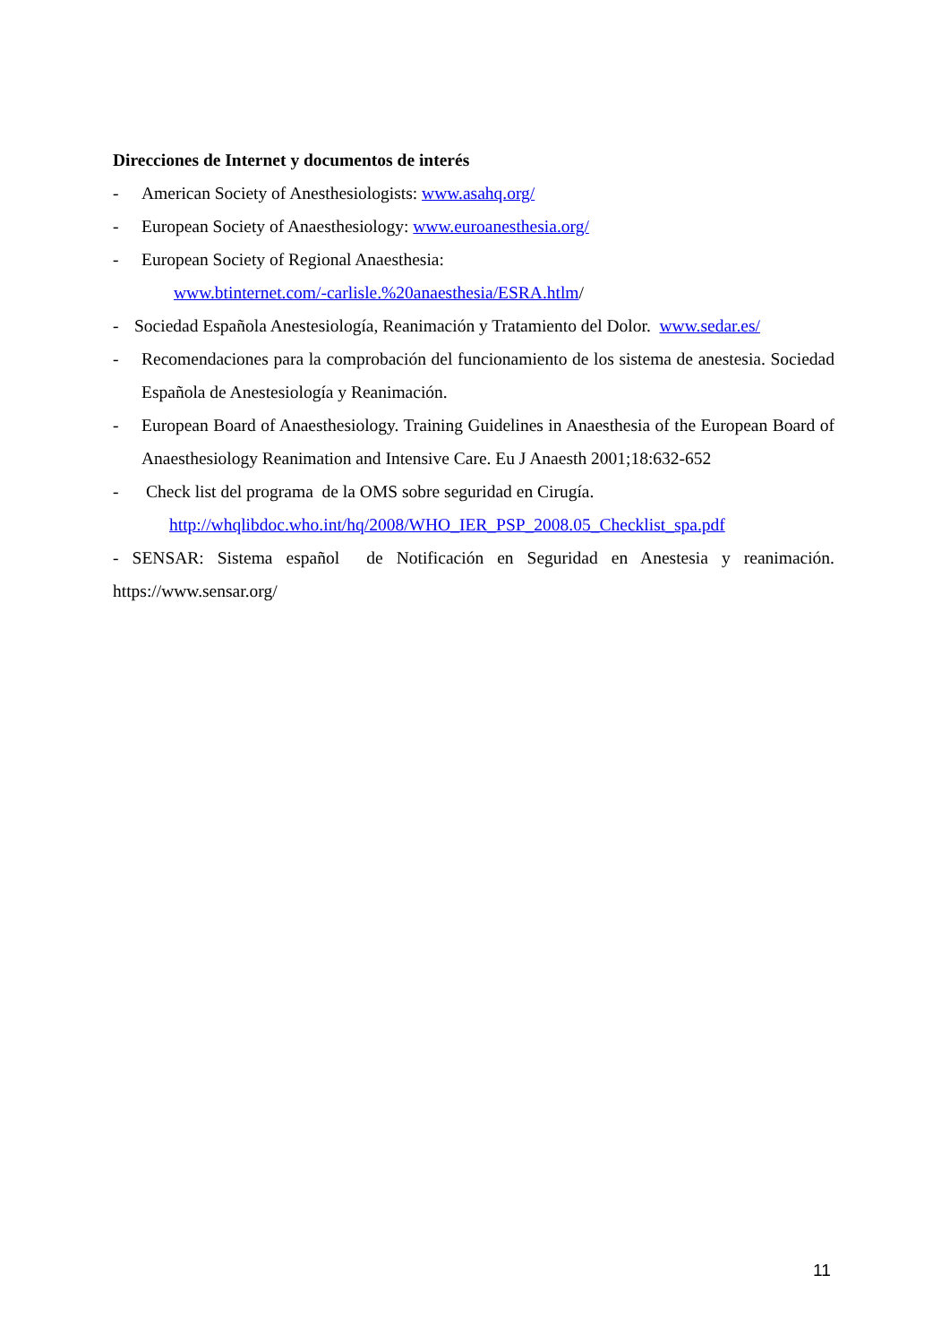Direcciones de Internet y documentos de interés
- American Society of Anesthesiologists: www.asahq.org/
- European Society of Anaesthesiology: www.euroanesthesia.org/
- European Society of Regional Anaesthesia:
www.btinternet.com/-carlisle.%20anaesthesia/ESRA.htlm/
- Sociedad Española Anestesiología, Reanimación y Tratamiento del Dolor. www.sedar.es/
- Recomendaciones para la comprobación del funcionamiento de los sistema de anestesia. Sociedad Española de Anestesiología y Reanimación.
- European Board of Anaesthesiology. Training Guidelines in Anaesthesia of the European Board of Anaesthesiology Reanimation and Intensive Care. Eu J Anaesth 2001;18:632-652
- Check list del programa de la OMS sobre seguridad en Cirugía.
http://whqlibdoc.who.int/hq/2008/WHO_IER_PSP_2008.05_Checklist_spa.pdf
- SENSAR: Sistema español de Notificación en Seguridad en Anestesia y reanimación. https://www.sensar.org/
11